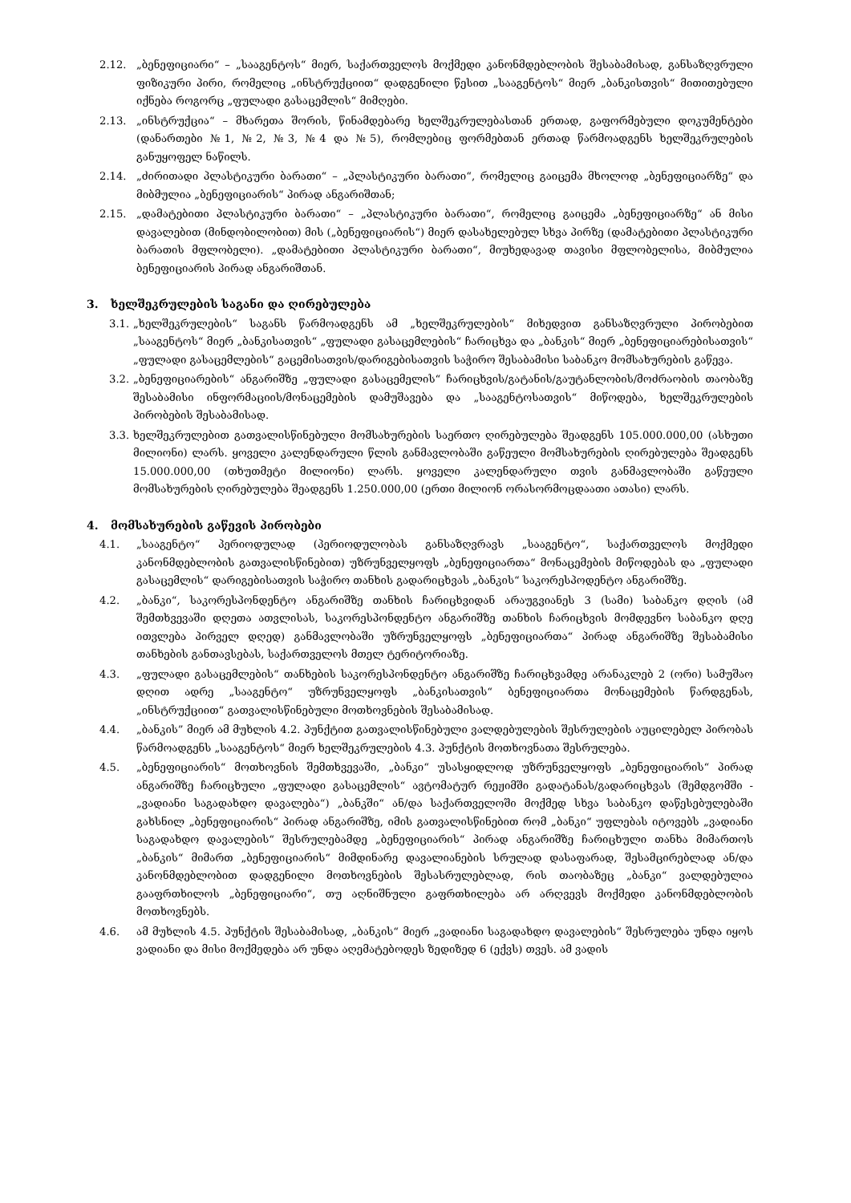2.12. „ბენეფიციარი“ – „სააგენტოს“ მიერ, საქართველოს მოქმედი კანონმდებლობის შესაბამისად, განსაზღვრული ფიზიკური პირი, რომელიც „ინსტრუქციით“ დადგენილი წესით „სააგენტოს“ მიერ „ბანკისთვის“ მითითებული იქნება როგორც „ფულადი გასაცემლის“ მიმღები.
2.13. „ინსტრუქცია“ – მხარეთა შორის, წინამდებარე ხელშეკრულებასთან ერთად, გაფორმებული დოკუმენტები (დანართები №1, №2, №3, №4 და №5), რომლებიც ფორმებთან ერთად წარმოადგენს ხელშეკრულების განუყოფელ ნაწილს.
2.14. „ძირითადი პლასტიკური ბარათი“ – „პლასტიკური ბარათი“, რომელიც გაიცემა მხოლოდ „ბენეფიციარზე“ და მიბმულია „ბენეფიციარის“ პირად ანგარიშთან;
2.15. „დამატებითი პლასტიკური ბარათი“ – „პლასტიკური ბარათი“, რომელიც გაიცემა „ბენეფიციარზე“ ან მისი დავალებით (მინდობილობით) მის („ბენეფიციარის“) მიერ დასახელებულ სხვა პირზე (დამატებითი პლასტიკური ბარათის მფლობელი). „დამატებითი პლასტიკური ბარათი“, მიუხედავად თავისი მფლობელისა, მიბმულია ბენეფიციარის პირად ანგარიშთან.
3. ხელშეკრულების საგანი და ღირებულება
3.1.
„ხელშეკრულების“ საგანს წარმოადგენს ამ „ხელშეკრულების“ მიხედვით განსაზღვრული პირობებით „სააგენტოს“ მიერ „ბანკისათვის“ „ფულადი გასაცემლების“ ჩარიცხვა და „ბანკის“ მიერ „ბენეფიციარებისათვის“ „ფულადი გასაცემლების“ გაცემისათვის/დარიგებისათვის საჭირო შესაბამისი საბანკო მომსახურების გაწევა.
3.2.
„ბენეფიციარების“ ანგარიშზე „ფულადი გასაცემელის“ ჩარიცხვის/გატანის/გაუტანლობის/მოძრაობის თაობაზე შესაბამისი ინფორმაციის/მონაცემების დამუშავება და „სააგენტოსათვის“ მიწოდება, ხელშეკრულების პირობების შესაბამისად.
3.3.
ხელშეკრულებით გათვალისწინებული მომსახურების საერთო ღირებულება შეადგენს 105.000.000,00 (ასხუთი მილიონი) ლარს. ყოველი კალენდარული წლის განმავლობაში გაწეული მომსახურების ღირებულება შეადგენს 15.000.000,00 (თხუთმეტი მილიონი) ლარს. ყოველი კალენდარული თვის განმავლობაში გაწეული მომსახურების ღირებულება შეადგენს 1.250.000,00 (ერთი მილიონ ორასორმოცდაათი ათასი) ლარს.
4. მომსახურების გაწევის პირობები
4.1. „სააგენტო“ პერიოდულად (პერიოდულობას განსაზღვრავს „სააგენტო“, საქართველოს მოქმედი კანონმდებლობის გათვალისწინებით) უზრუნველყოფს „ბენეფიციართა“ მონაცემების მიწოდებას და „ფულადი გასაცემლის“ დარიგებისათვის საჭირო თანხის გადარიცხვას „ბანკის“ საკორესპოდენტო ანგარიშზე.
4.2. „ბანკი“, საკორესპონდენტო ანგარიშზე თანხის ჩარიცხვიდან არაუგვიანეს 3 (სამი) საბანკო დღის (ამ შემთხვევაში დღეთა ათვლისას, საკორესპონდენტო ანგარიშზე თანხის ჩარიცხვის მომდევნო საბანკო დღე ითვლება პირველ დღედ) განმავლობაში უზრუნველყოფს „ბენეფიციართა“ პირად ანგარიშზე შესაბამისი თანხების განთავსებას, საქართველოს მთელ ტერიტორიაზე.
4.3. „ფულადი გასაცემლების“ თანხების საკორესპონდენტო ანგარიშზე ჩარიცხვამდე არანაკლებ 2 (ორი) სამუშაო დღით ადრე „სააგენტო“ უზრუნველყოფს „ბანკისათვის“ ბენეფიციართა მონაცემების წარდგენას, „ინსტრუქციით“ გათვალისწინებული მოთხოვნების შესაბამისად.
4.4. „ბანკის” მიერ ამ მუხლის 4.2. პუნქტით გათვალისწინებული ვალდებულების შესრულების აუცილებელ პირობას წარმოადგენს „სააგენტოს“ მიერ ხელშეკრულების 4.3. პუნქტის მოთხოვნათა შესრულება.
4.5. „ბენეფიციარის“ მოთხოვნის შემთხვევაში, „ბანკი“ უსასყიდლოდ უზრუნველყოფს „ბენეფიციარის“ პირად ანგარიშზე ჩარიცხული „ფულადი გასაცემლის“ ავტომატურ რეჟიმში გადატანას/გადარიცხვას (შემდგომში - „ვადიანი საგადახდო დავალება“) „ბანკში“ ან/და საქართველოში მოქმედ სხვა საბანკო დაწესებულებაში გახსნილ „ბენეფიციარის“ პირად ანგარიშზე, იმის გათვალისწინებით რომ „ბანკი“ უფლებას იტოვებს „ვადიანი საგადახდო დავალების“ შესრულებამდე „ბენეფიციარის“ პირად ანგარიშზე ჩარიცხული თანხა მიმართოს „ბანკის“ მიმართ „ბენეფიციარის“ მიმდინარე დავალიანების სრულად დასაფარად, შესამცირებლად ან/და კანონმდებლობით დადგენილი მოთხოვნების შესასრულებლად, რის თაობაზეც „ბანკი“ ვალდებულია გააფრთხილოს „ბენეფიციარი“, თუ აღნიშნული გაფრთხილება არ არღვევს მოქმედი კანონმდებლობის მოთხოვნებს.
4.6. ამ მუხლის 4.5. პუნქტის შესაბამისად, „ბანკის“ მიერ „ვადიანი საგადახდო დავალების“ შესრულება უნდა იყოს ვადიანი და მისი მოქმედება არ უნდა აღემატებოდეს ზედიზედ 6 (ექვს) თვეს. ამ ვადის